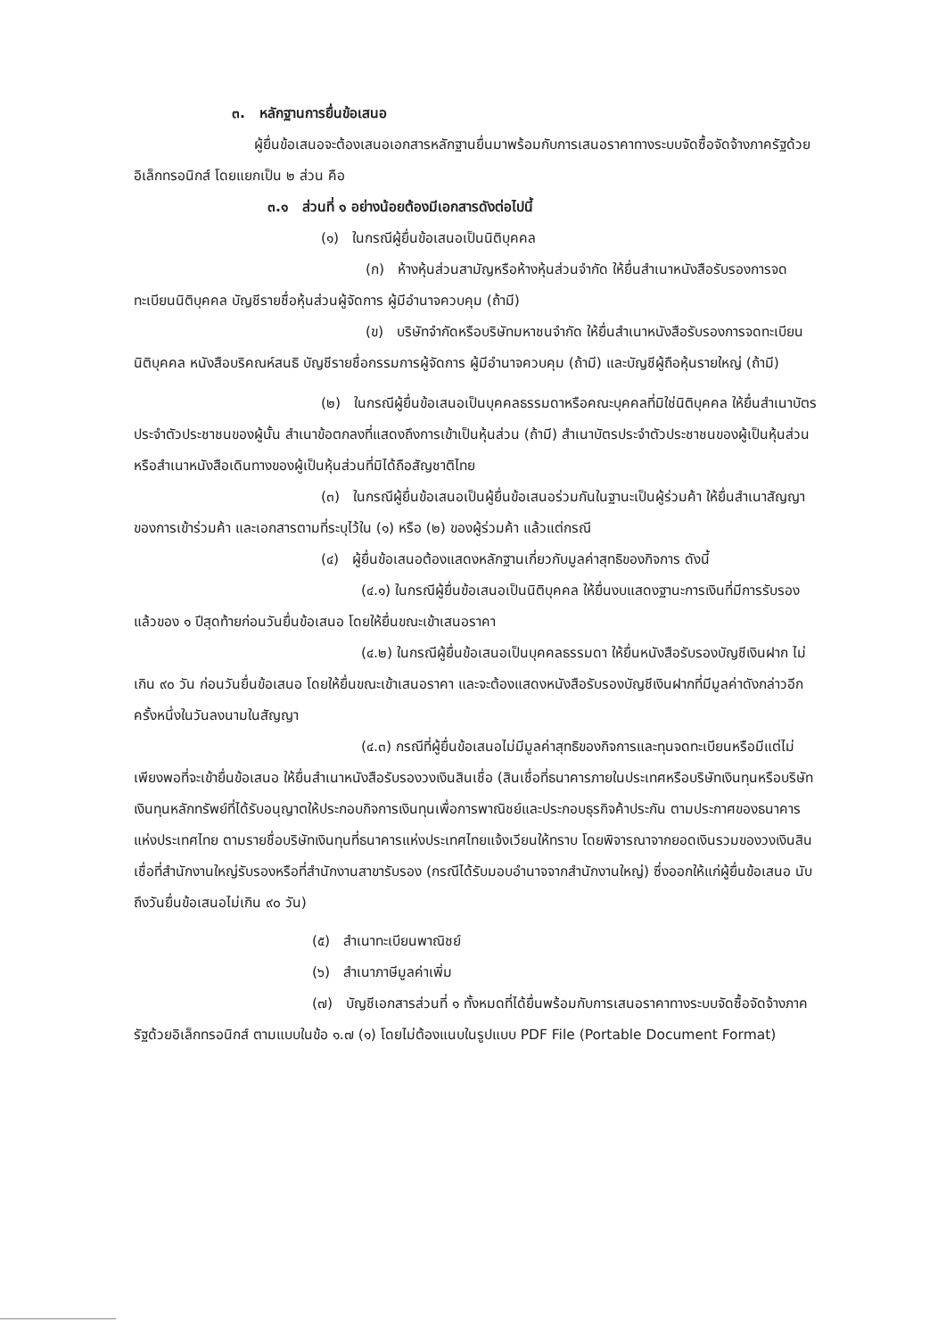๓. หลักฐานการยื่นข้อเสนอ
ผู้ยื่นข้อเสนอจะต้องเสนอเอกสารหลักฐานยื่นมาพร้อมกับการเสนอราคาทางระบบจัดซื้อจัดจ้างภาครัฐด้วยอิเล็กทรอนิกส์ โดยแยกเป็น ๒ ส่วน คือ
๓.๑ ส่วนที่ ๑ อย่างน้อยต้องมีเอกสารดังต่อไปนี้
(๑) ในกรณีผู้ยื่นข้อเสนอเป็นนิติบุคคล
(ก) ห้างหุ้นส่วนสามัญหรือห้างหุ้นส่วนจำกัด ให้ยื่นสำเนาหนังสือรับรองการจดทะเบียนนิติบุคคล บัญชีรายชื่อหุ้นส่วนผู้จัดการ ผู้มีอำนาจควบคุม (ถ้ามี)
(ข) บริษัทจำกัดหรือบริษัทมหาชนจำกัด ให้ยื่นสำเนาหนังสือรับรองการจดทะเบียนนิติบุคคล หนังสือบริคณห์สนธิ บัญชีรายชื่อกรรมการผู้จัดการ ผู้มีอำนาจควบคุม (ถ้ามี) และบัญชีผู้ถือหุ้นรายใหญ่ (ถ้ามี)
(๒) ในกรณีผู้ยื่นข้อเสนอเป็นบุคคลธรรมดาหรือคณะบุคคลที่มิใช่นิติบุคคล ให้ยื่นสำเนาบัตรประจำตัวประชาชนของผู้นั้น สำเนาข้อตกลงที่แสดงถึงการเข้าเป็นหุ้นส่วน (ถ้ามี) สำเนาบัตรประจำตัวประชาชนของผู้เป็นหุ้นส่วน หรือสำเนาหนังสือเดินทางของผู้เป็นหุ้นส่วนที่มิได้ถือสัญชาติไทย
(๓) ในกรณีผู้ยื่นข้อเสนอเป็นผู้ยื่นข้อเสนอร่วมกันในฐานะเป็นผู้ร่วมค้า ให้ยื่นสำเนาสัญญาของการเข้าร่วมค้า และเอกสารตามที่ระบุไว้ใน (๑) หรือ (๒) ของผู้ร่วมค้า แล้วแต่กรณี
(๔) ผู้ยื่นข้อเสนอต้องแสดงหลักฐานเกี่ยวกับมูลค่าสุทธิของกิจการ ดังนี้
(๔.๑) ในกรณีผู้ยื่นข้อเสนอเป็นนิติบุคคล ให้ยื่นงบแสดงฐานะการเงินที่มีการรับรองแล้วของ ๑ ปีสุดท้ายก่อนวันยื่นข้อเสนอ โดยให้ยื่นขณะเข้าเสนอราคา
(๔.๒) ในกรณีผู้ยื่นข้อเสนอเป็นบุคคลธรรมดา ให้ยื่นหนังสือรับรองบัญชีเงินฝาก ไม่เกิน ๙๐ วัน ก่อนวันยื่นข้อเสนอ โดยให้ยื่นขณะเข้าเสนอราคา และจะต้องแสดงหนังสือรับรองบัญชีเงินฝากที่มีมูลค่าดังกล่าวอีกครั้งหนึ่งในวันลงนามในสัญญา
(๔.๓) กรณีที่ผู้ยื่นข้อเสนอไม่มีมูลค่าสุทธิของกิจการและทุนจดทะเบียนหรือมีแต่ไม่เพียงพอที่จะเข้ายื่นข้อเสนอ ให้ยื่นสำเนาหนังสือรับรองวงเงินสินเชื่อ (สินเชื่อที่ธนาคารภายในประเทศหรือบริษัทเงินทุนหรือบริษัทเงินทุนหลักทรัพย์ที่ได้รับอนุญาตให้ประกอบกิจการเงินทุนเพื่อการพาณิชย์และประกอบธุรกิจค้าประกัน ตามประกาศของธนาคารแห่งประเทศไทย ตามรายชื่อบริษัทเงินทุนที่ธนาคารแห่งประเทศไทยแจ้งเวียนให้ทราบ โดยพิจารณาจากยอดเงินรวมของวงเงินสินเชื่อที่สำนักงานใหญ่รับรองหรือที่สำนักงานสาขารับรอง (กรณีได้รับมอบอำนาจจากสำนักงานใหญ่) ซึ่งออกให้แก่ผู้ยื่นข้อเสนอ นับถึงวันยื่นข้อเสนอไม่เกิน ๙๐ วัน)
(๕) สำเนาทะเบียนพาณิชย์
(๖) สำเนาภาษีมูลค่าเพิ่ม
(๗) บัญชีเอกสารส่วนที่ ๑ ทั้งหมดที่ได้ยื่นพร้อมกับการเสนอราคาทางระบบจัดซื้อจัดจ้างภาครัฐด้วยอิเล็กทรอนิกส์ ตามแบบในข้อ ๑.๗ (๑) โดยไม่ต้องแนบในรูปแบบ PDF File (Portable Document Format)